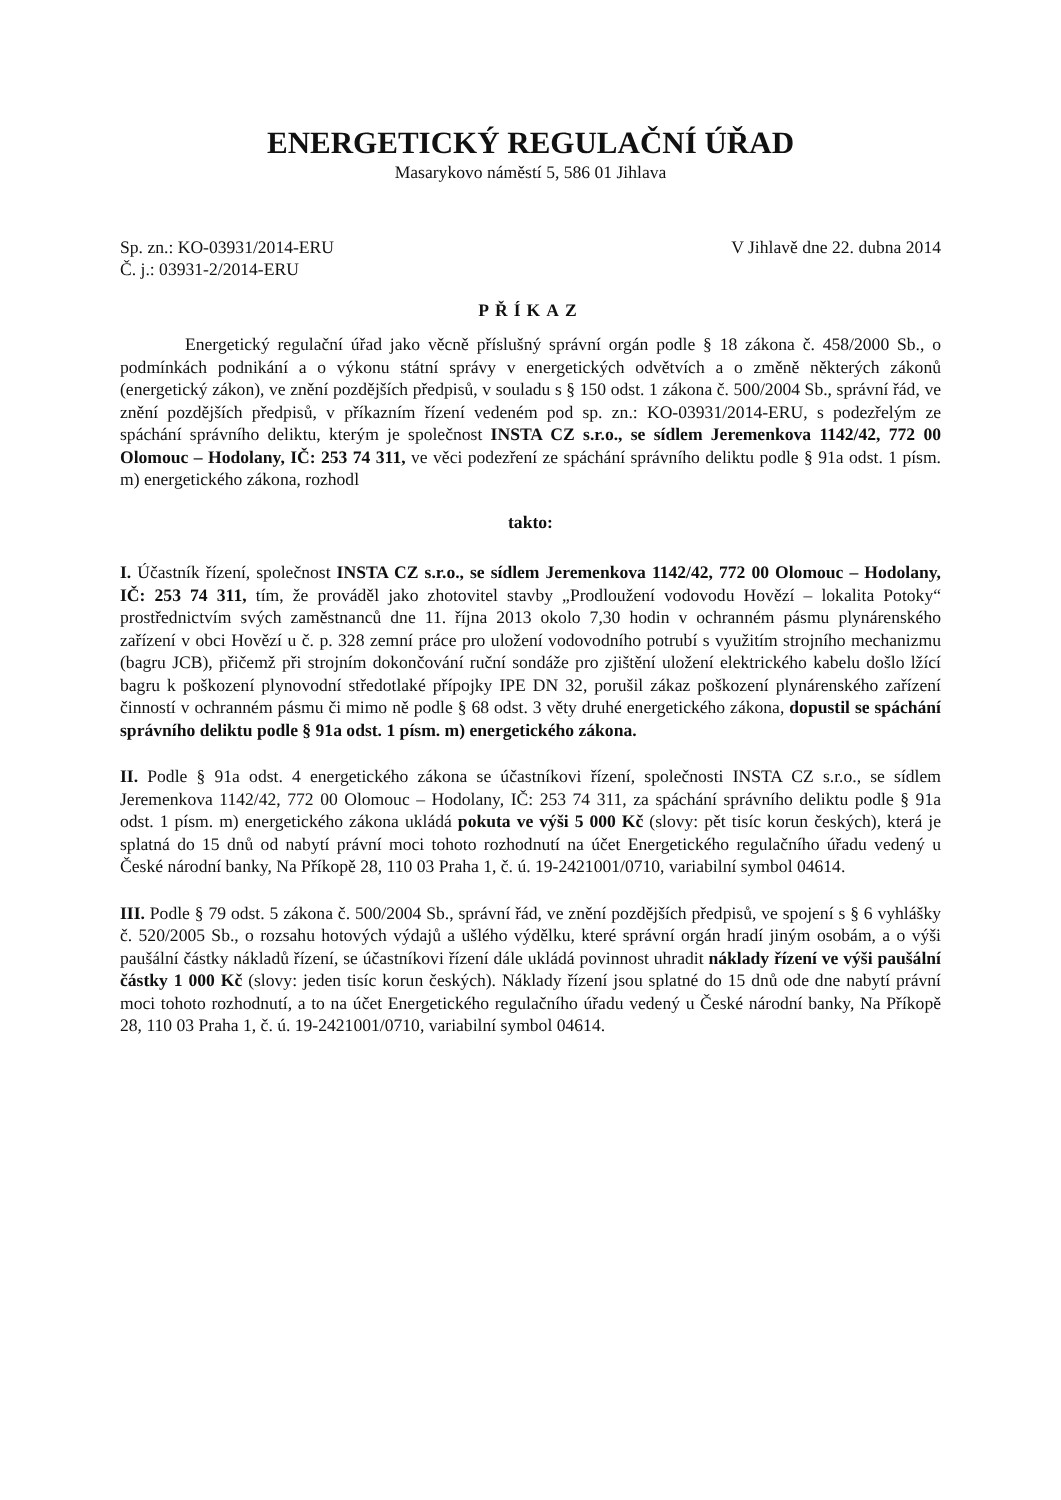ENERGETICKÝ REGULAČNÍ ÚŘAD
Masarykovo náměstí 5, 586 01 Jihlava
Sp. zn.: KO-03931/2014-ERU
Č. j.: 03931-2/2014-ERU
V Jihlavě dne 22. dubna 2014
PŘÍKAZ
Energetický regulační úřad jako věcně příslušný správní orgán podle § 18 zákona č. 458/2000 Sb., o podmínkách podnikání a o výkonu státní správy v energetických odvětvích a o změně některých zákonů (energetický zákon), ve znění pozdějších předpisů, v souladu s § 150 odst. 1 zákona č. 500/2004 Sb., správní řád, ve znění pozdějších předpisů, v příkazním řízení vedeném pod sp. zn.: KO-03931/2014-ERU, s podezřelým ze spáchání správního deliktu, kterým je společnost INSTA CZ s.r.o., se sídlem Jeremenkova 1142/42, 772 00 Olomouc – Hodolany, IČ: 253 74 311, ve věci podezření ze spáchání správního deliktu podle § 91a odst. 1 písm. m) energetického zákona, rozhodl
takto:
I. Účastník řízení, společnost INSTA CZ s.r.o., se sídlem Jeremenkova 1142/42, 772 00 Olomouc – Hodolany, IČ: 253 74 311, tím, že prováděl jako zhotovitel stavby „Prodloužení vodovodu Hovězí – lokalita Potoky“ prostřednictvím svých zaměstnanců dne 11. října 2013 okolo 7,30 hodin v ochranném pásmu plynárenského zařízení v obci Hovězí u č. p. 328 zemní práce pro uložení vodovodního potrubí s využitím strojního mechanizmu (bagru JCB), přičemž při strojním dokončování ruční sondáže pro zjištění uložení elektrického kabelu došlo lžící bagru k poškození plynovodní středotlaké přípojky IPE DN 32, porušil zákaz poškození plynárenského zařízení činností v ochranném pásmu či mimo ně podle § 68 odst. 3 věty druhé energetického zákona, dopustil se spáchání správního deliktu podle § 91a odst. 1 písm. m) energetického zákona.
II. Podle § 91a odst. 4 energetického zákona se účastníkovi řízení, společnosti INSTA CZ s.r.o., se sídlem Jeremenkova 1142/42, 772 00 Olomouc – Hodolany, IČ: 253 74 311, za spáchání správního deliktu podle § 91a odst. 1 písm. m) energetického zákona ukládá pokuta ve výši 5 000 Kč (slovy: pět tisíc korun českých), která je splatná do 15 dnů od nabytí právní moci tohoto rozhodnutí na účet Energetického regulačního úřadu vedený u České národní banky, Na Příkopě 28, 110 03 Praha 1, č. ú. 19-2421001/0710, variabilní symbol 04614.
III. Podle § 79 odst. 5 zákona č. 500/2004 Sb., správní řád, ve znění pozdějších předpisů, ve spojení s § 6 vyhlášky č. 520/2005 Sb., o rozsahu hotových výdajů a ušlého výdělku, které správní orgán hradí jiným osobám, a o výši paušální částky nákladů řízení, se účastníkovi řízení dále ukládá povinnost uhradit náklady řízení ve výši paušální částky 1 000 Kč (slovy: jeden tisíc korun českých). Náklady řízení jsou splatné do 15 dnů ode dne nabytí právní moci tohoto rozhodnutí, a to na účet Energetického regulačního úřadu vedený u České národní banky, Na Příkopě 28, 110 03 Praha 1, č. ú. 19-2421001/0710, variabilní symbol 04614.